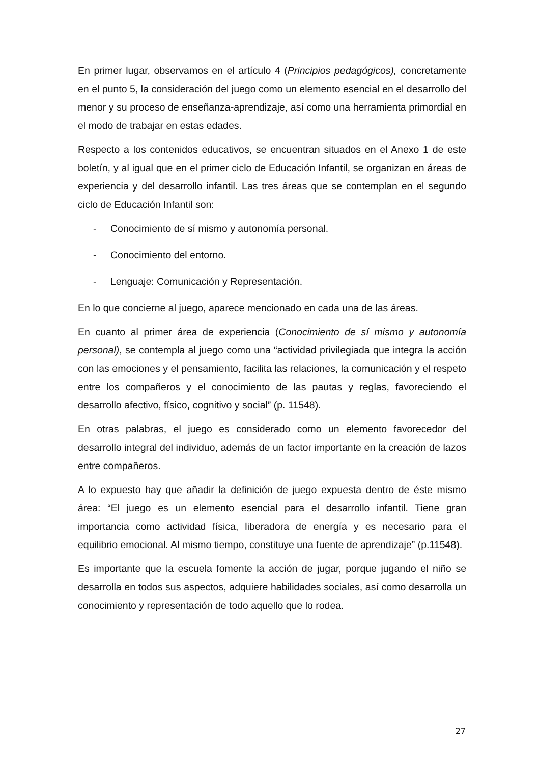En primer lugar, observamos en el artículo 4 (Principios pedagógicos), concretamente en el punto 5, la consideración del juego como un elemento esencial en el desarrollo del menor y su proceso de enseñanza-aprendizaje, así como una herramienta primordial en el modo de trabajar en estas edades.
Respecto a los contenidos educativos, se encuentran situados en el Anexo 1 de este boletín, y al igual que en el primer ciclo de Educación Infantil, se organizan en áreas de experiencia y del desarrollo infantil. Las tres áreas que se contemplan en el segundo ciclo de Educación Infantil son:
- Conocimiento de sí mismo y autonomía personal.
- Conocimiento del entorno.
- Lenguaje: Comunicación y Representación.
En lo que concierne al juego, aparece mencionado en cada una de las áreas.
En cuanto al primer área de experiencia (Conocimiento de sí mismo y autonomía personal), se contempla al juego como una “actividad privilegiada que integra la acción con las emociones y el pensamiento, facilita las relaciones, la comunicación y el respeto entre los compañeros y el conocimiento de las pautas y reglas, favoreciendo el desarrollo afectivo, físico, cognitivo y social” (p. 11548).
En otras palabras, el juego es considerado como un elemento favorecedor del desarrollo integral del individuo, además de un factor importante en la creación de lazos entre compañeros.
A lo expuesto hay que añadir la definición de juego expuesta dentro de éste mismo área: “El juego es un elemento esencial para el desarrollo infantil. Tiene gran importancia como actividad física, liberadora de energía y es necesario para el equilibrio emocional. Al mismo tiempo, constituye una fuente de aprendizaje” (p.11548).
Es importante que la escuela fomente la acción de jugar, porque jugando el niño se desarrolla en todos sus aspectos, adquiere habilidades sociales, así como desarrolla un conocimiento y representación de todo aquello que lo rodea.
27